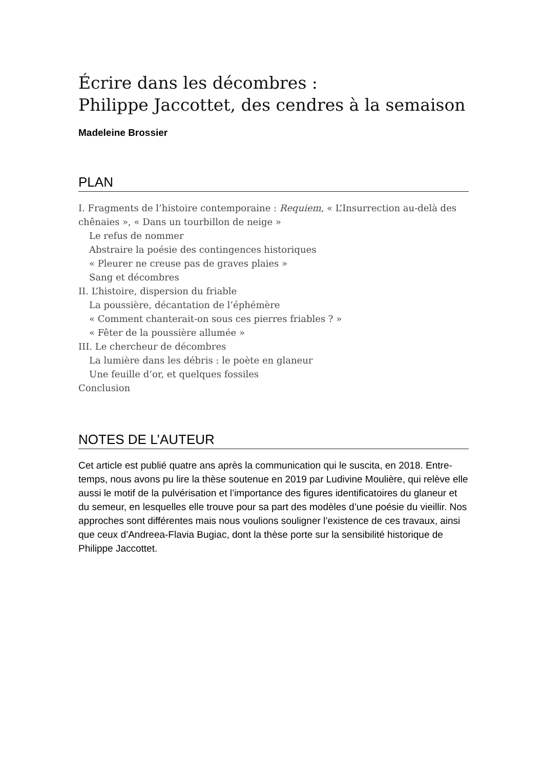Écrire dans les décombres :
Philippe Jaccottet, des cendres à la semaison
Madeleine Brossier
PLAN
I. Fragments de l’histoire contemporaine : Requiem, « L’Insurrection au-delà des chênaies », « Dans un tourbillon de neige »
Le refus de nommer
Abstraire la poésie des contingences historiques
« Pleurer ne creuse pas de graves plaies »
Sang et décombres
II. L’histoire, dispersion du friable
La poussière, décantation de l’éphémère
« Comment chanterait-on sous ces pierres friables ? »
« Fêter de la poussière allumée »
III. Le chercheur de décombres
La lumière dans les débris : le poète en glaneur
Une feuille d’or, et quelques fossiles
Conclusion
NOTES DE L’AUTEUR
Cet article est publié quatre ans après la communication qui le suscita, en 2018. Entre-temps, nous avons pu lire la thèse soutenue en 2019 par Ludivine Moulière, qui relève elle aussi le motif de la pulvérisation et l’importance des figures identificatoires du glaneur et du semeur, en lesquelles elle trouve pour sa part des modèles d’une poésie du vieillir. Nos approches sont différentes mais nous voulions souligner l’existence de ces travaux, ainsi que ceux d’Andreea-Flavia Bugiac, dont la thèse porte sur la sensibilité historique de Philippe Jaccottet.